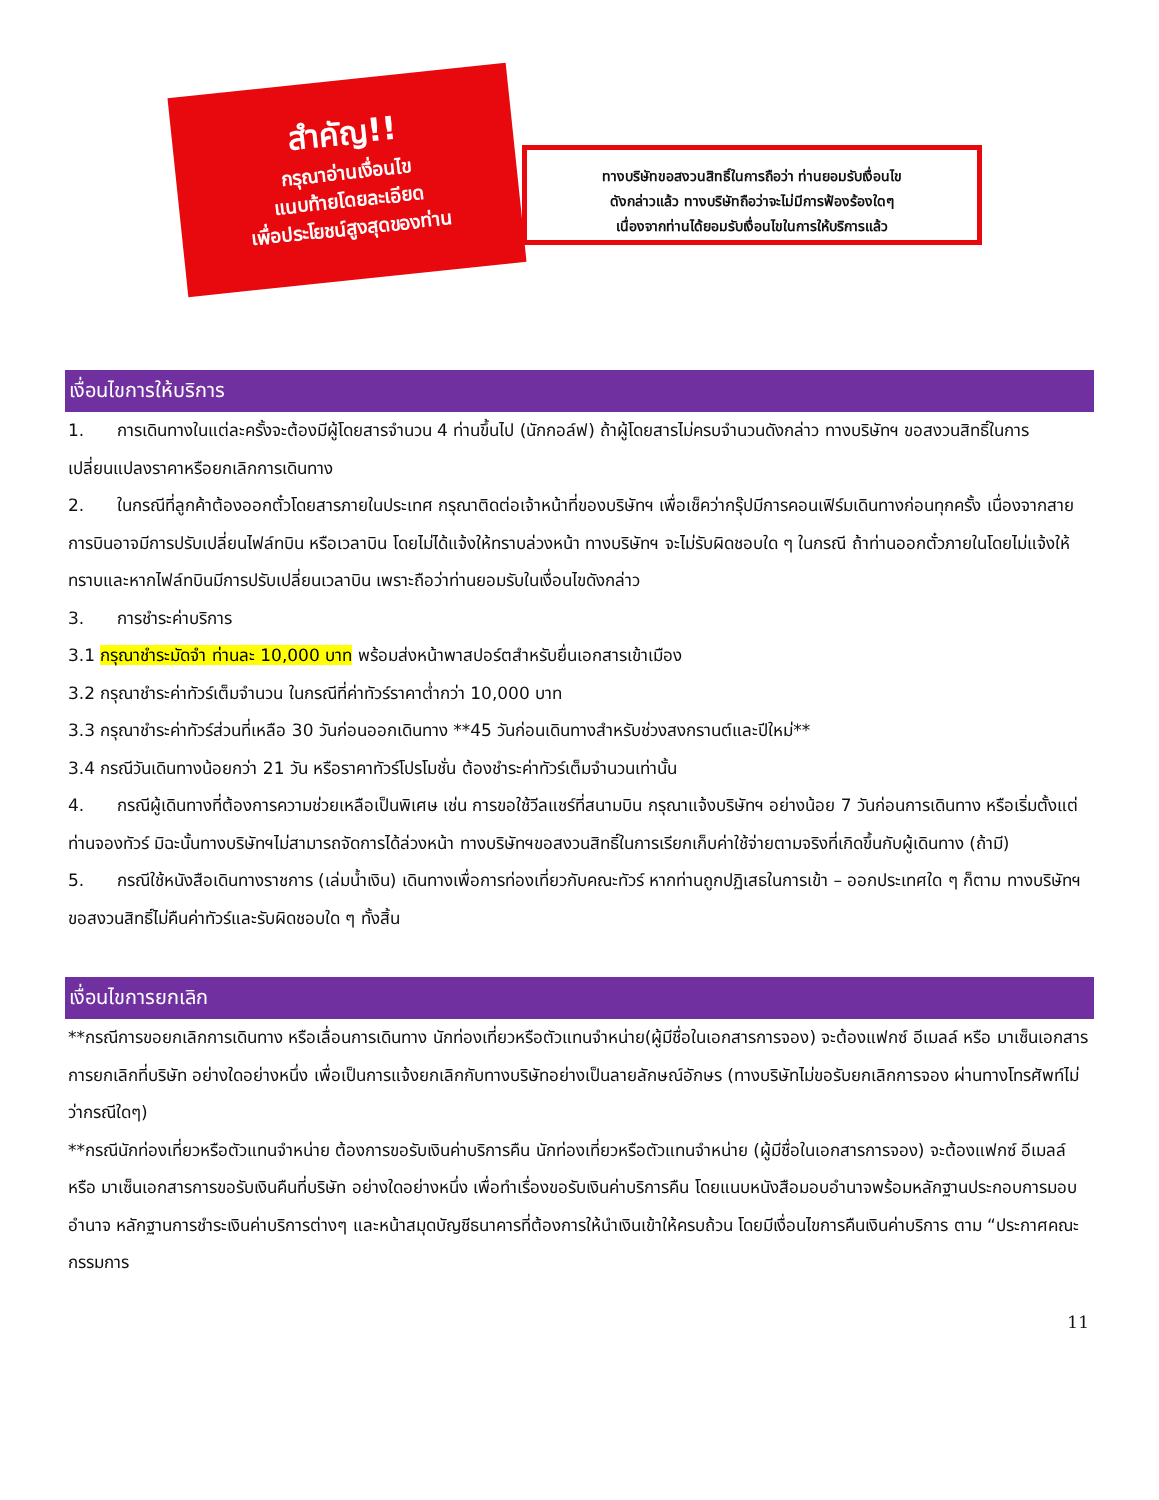สำคัญ!!
กรุณาอ่านเงื่อนไข
แนบท้ายโดยละเอียด
เพื่อประโยชน์สูงสุดของท่าน
ทางบริษัทขอสงวนสิทธิ์ในการถือว่า ท่านยอมรับเงื่อนไข
ดังกล่าวแล้ว ทางบริษัทถือว่าจะไม่มีการฟ้องร้องใดๆ
เนื่องจากท่านได้ยอมรับเงื่อนไขในการให้บริการแล้ว
เงื่อนไขการให้บริการ
1. การเดินทางในแต่ละครั้งจะต้องมีผู้โดยสารจำนวน 4 ท่านขึ้นไป (นักกอล์ฟ) ถ้าผู้โดยสารไม่ครบจำนวนดังกล่าว ทางบริษัทฯ ขอสงวนสิทธิ์ในการเปลี่ยนแปลงราคาหรือยกเลิกการเดินทาง
2. ในกรณีที่ลูกค้าต้องออกตั๋วโดยสารภายในประเทศ กรุณาติดต่อเจ้าหน้าที่ของบริษัทฯ เพื่อเช็คว่ากรุ๊ปมีการคอนเฟิร์มเดินทางก่อนทุกครั้ง เนื่องจากสายการบินอาจมีการปรับเปลี่ยนไฟล์ทบิน หรือเวลาบิน โดยไม่ได้แจ้งให้ทราบล่วงหน้า ทางบริษัทฯ จะไม่รับผิดชอบใด ๆ ในกรณี ถ้าท่านออกตั๋วภายในโดยไม่แจ้งให้ทราบและหากไฟล์ทบินมีการปรับเปลี่ยนเวลาบิน เพราะถือว่าท่านยอมรับในเงื่อนไขดังกล่าว
3. การชำระค่าบริการ
3.1 กรุณาชำระมัดจำ ท่านละ 10,000 บาท พร้อมส่งหน้าพาสปอร์ตสำหรับยื่นเอกสารเข้าเมือง
3.2 กรุณาชำระค่าทัวร์เต็มจำนวน ในกรณีที่ค่าทัวร์ราคาต่ำกว่า 10,000 บาท
3.3 กรุณาชำระค่าทัวร์ส่วนที่เหลือ 30 วันก่อนออกเดินทาง **45 วันก่อนเดินทางสำหรับช่วงสงกรานต์และปีใหม่**
3.4 กรณีวันเดินทางน้อยกว่า 21 วัน หรือราคาทัวร์โปรโมชั่น ต้องชำระค่าทัวร์เต็มจำนวนเท่านั้น
4. กรณีผู้เดินทางที่ต้องการความช่วยเหลือเป็นพิเศษ เช่น การขอใช้วีลแชร์ที่สนามบิน กรุณาแจ้งบริษัทฯ อย่างน้อย 7 วันก่อนการเดินทาง หรือเริ่มตั้งแต่ท่านจองทัวร์ มิฉะนั้นทางบริษัทฯไม่สามารถจัดการได้ล่วงหน้า ทางบริษัทฯขอสงวนสิทธิ์ในการเรียกเก็บค่าใช้จ่ายตามจริงที่เกิดขึ้นกับผู้เดินทาง (ถ้ามี)
5. กรณีใช้หนังสือเดินทางราชการ (เล่มน้ำเงิน) เดินทางเพื่อการท่องเที่ยวกับคณะทัวร์ หากท่านถูกปฏิเสธในการเข้า – ออกประเทศใด ๆ ก็ตาม ทางบริษัทฯ ขอสงวนสิทธิ์ไม่คืนค่าทัวร์และรับผิดชอบใด ๆ ทั้งสิ้น
เงื่อนไขการยกเลิก
**กรณีการขอยกเลิกการเดินทาง หรือเลื่อนการเดินทาง นักท่องเที่ยวหรือตัวแทนจำหน่าย(ผู้มีชื่อในเอกสารการจอง) จะต้องแฟกซ์ อีเมลล์ หรือ มาเซ็นเอกสารการยกเลิกที่บริษัท อย่างใดอย่างหนึ่ง เพื่อเป็นการแจ้งยกเลิกกับทางบริษัทอย่างเป็นลายลักษณ์อักษร (ทางบริษัทไม่ขอรับยกเลิกการจอง ผ่านทางโทรศัพท์ไม่ว่ากรณีใดๆ)
**กรณีนักท่องเที่ยวหรือตัวแทนจำหน่าย ต้องการขอรับเงินค่าบริการคืน นักท่องเที่ยวหรือตัวแทนจำหน่าย (ผู้มีชื่อในเอกสารการจอง) จะต้องแฟกซ์ อีเมลล์ หรือ มาเซ็นเอกสารการขอรับเงินคืนที่บริษัท อย่างใดอย่างหนึ่ง เพื่อทำเรื่องขอรับเงินค่าบริการคืน โดยแนบหนังสือมอบอำนาจพร้อมหลักฐานประกอบการมอบอำนาจ หลักฐานการชำระเงินค่าบริการต่างๆ และหน้าสมุดบัญชีธนาคารที่ต้องการให้นำเงินเข้าให้ครบถ้วน โดยมีเงื่อนไขการคืนเงินค่าบริการ ตาม “ประกาศคณะกรรมการ
11